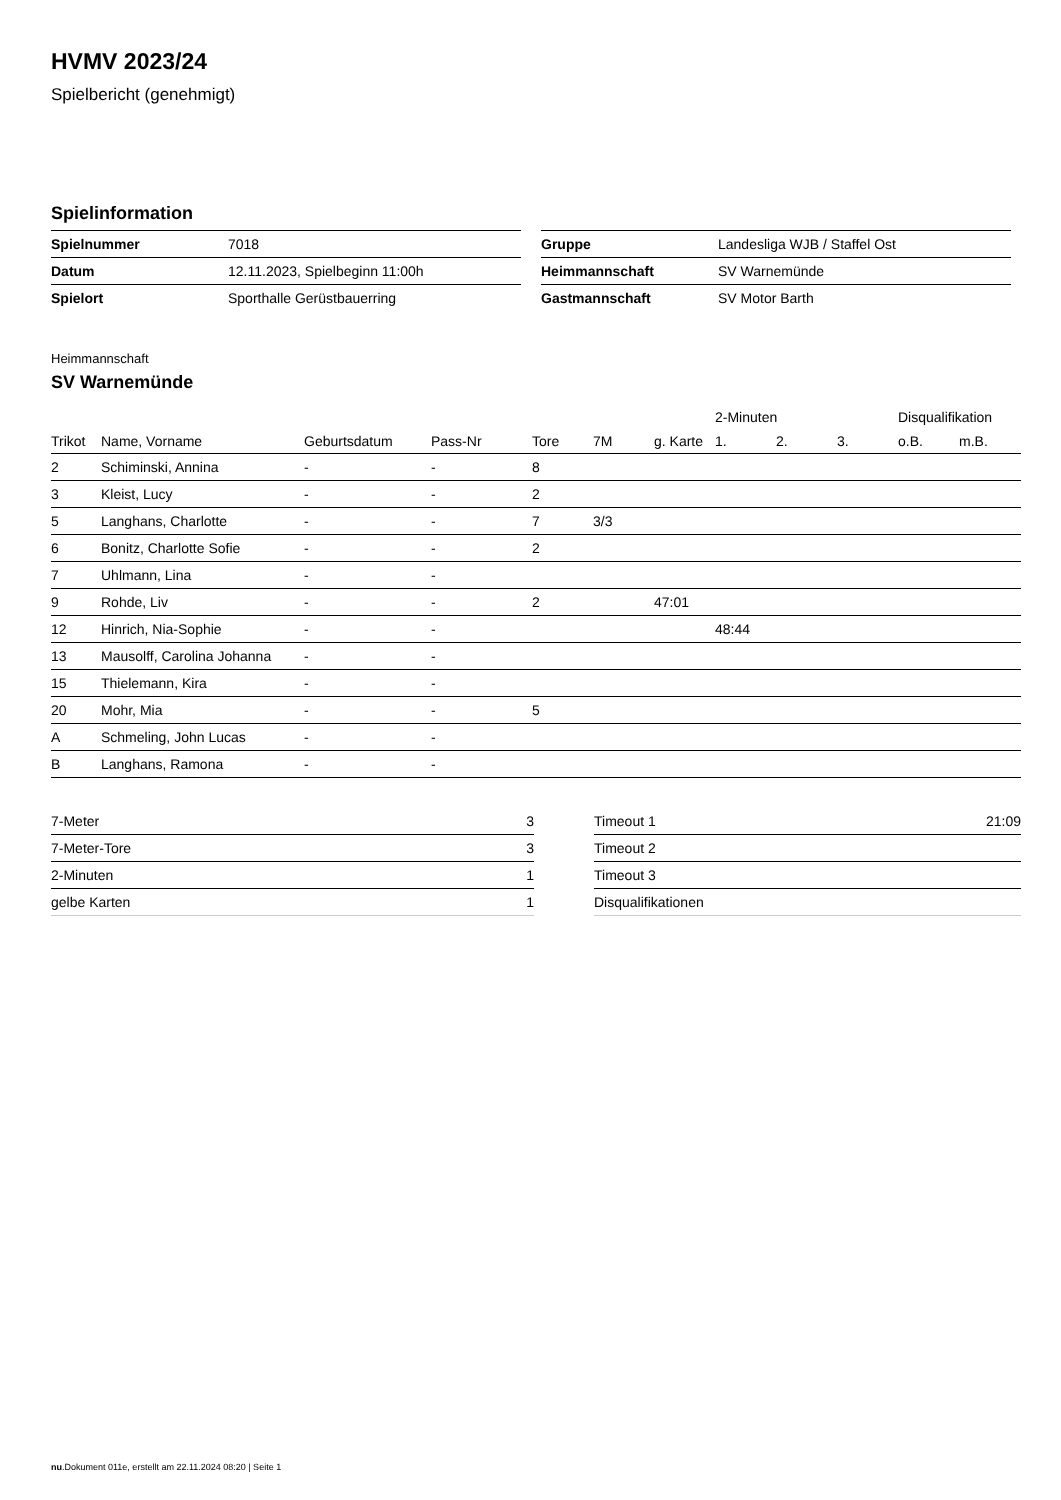HVMV 2023/24
Spielbericht (genehmigt)
Spielinformation
| Spielnummer | 7018 |
| Datum | 12.11.2023, Spielbeginn 11:00h |
| Spielort | Sporthalle Gerüstbauerring |
| Gruppe | Landesliga WJB / Staffel Ost |
| Heimmannschaft | SV Warnemünde |
| Gastmannschaft | SV Motor Barth |
Heimmannschaft
SV Warnemünde
| | | | | | | | 2-Minuten | | | Disqualifikation | |
| --- | --- | --- | --- | --- | --- | --- | --- | --- | --- | --- | --- |
| Trikot | Name, Vorname | Geburtsdatum | Pass-Nr | Tore | 7M | g. Karte | 1. | 2. | 3. | o.B. | m.B. |
| 2 | Schiminski, Annina | - | - | 8 | | | | | | | |
| 3 | Kleist, Lucy | - | - | 2 | | | | | | | |
| 5 | Langhans, Charlotte | - | - | 7 | 3/3 | | | | | | |
| 6 | Bonitz, Charlotte Sofie | - | - | 2 | | | | | | | |
| 7 | Uhlmann, Lina | - | - | | | | | | | | |
| 9 | Rohde, Liv | - | - | 2 | | 47:01 | | | | | |
| 12 | Hinrich, Nia-Sophie | - | - | | | | 48:44 | | | | |
| 13 | Mausolff, Carolina Johanna | - | - | | | | | | | | |
| 15 | Thielemann, Kira | - | - | | | | | | | | |
| 20 | Mohr, Mia | - | - | 5 | | | | | | | |
| A | Schmeling, John Lucas | - | - | | | | | | | | |
| B | Langhans, Ramona | - | - | | | | | | | | |
| 7-Meter | 3 |
| 7-Meter-Tore | 3 |
| 2-Minuten | 1 |
| gelbe Karten | 1 |
| Timeout 1 | 21:09 |
| Timeout 2 | |
| Timeout 3 | |
| Disqualifikationen | |
nu.Dokument 011e, erstellt am 22.11.2024 08:20 | Seite 1